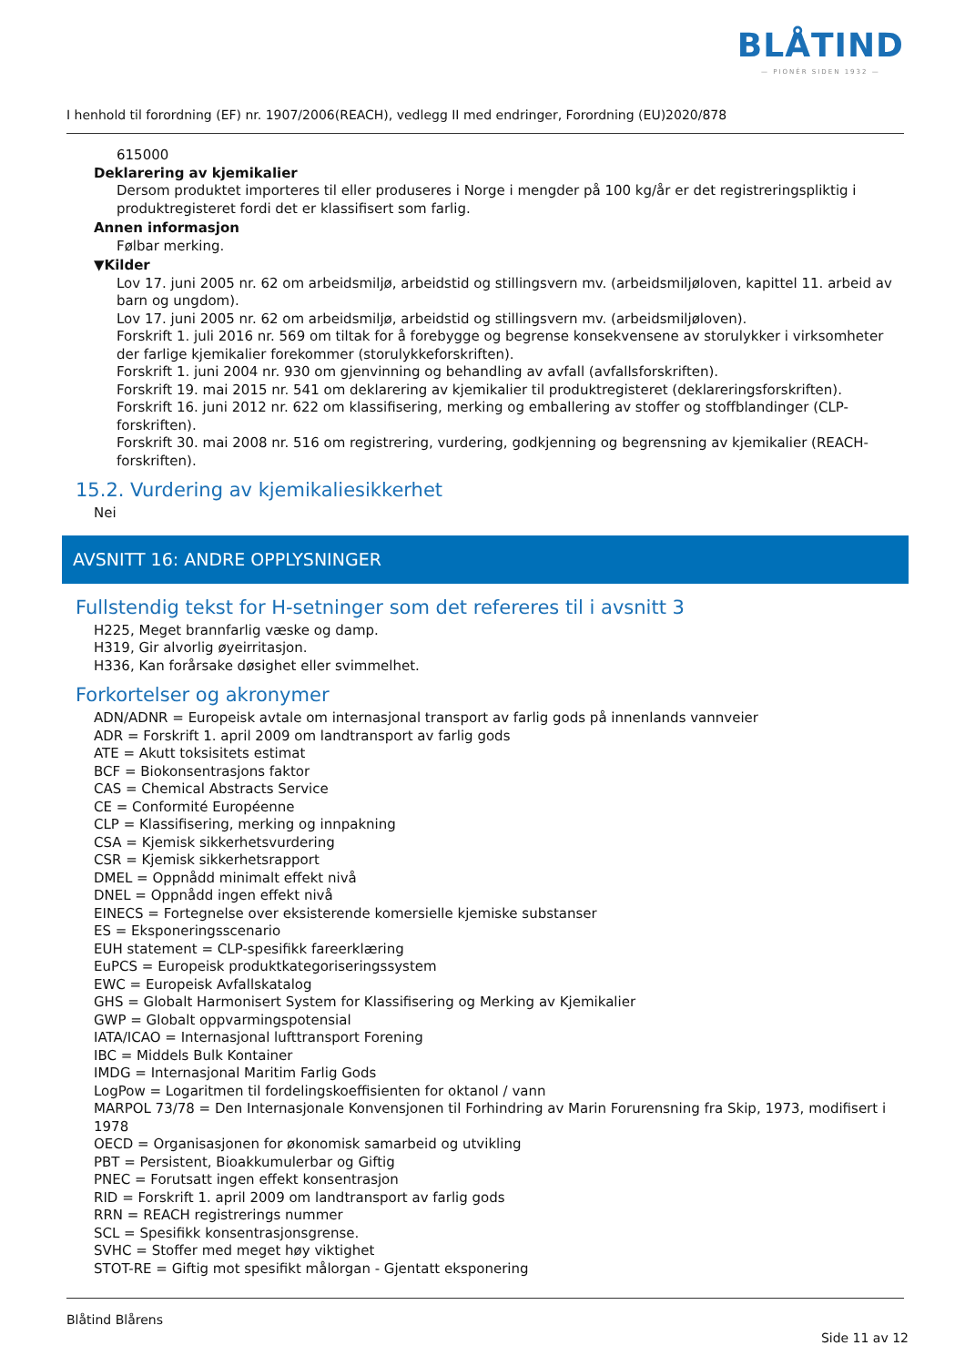BLÅTIND
— PIONÉR SIDEN 1932 —
I henhold til forordning (EF) nr. 1907/2006(REACH), vedlegg II med endringer, Forordning (EU)2020/878
615000
Deklarering av kjemikalier
Dersom produktet importeres til eller produseres i Norge i mengder på 100 kg/år er det registreringspliktig i produktregisteret fordi det er klassifisert som farlig.
Annen informasjon
Følbar merking.
▼Kilder
Lov 17. juni 2005 nr. 62 om arbeidsmiljø, arbeidstid og stillingsvern mv. (arbeidsmiljøloven, kapittel 11. arbeid av barn og ungdom).
Lov 17. juni 2005 nr. 62 om arbeidsmiljø, arbeidstid og stillingsvern mv. (arbeidsmiljøloven).
Forskrift 1. juli 2016 nr. 569 om tiltak for å forebygge og begrense konsekvensene av storulykker i virksomheter der farlige kjemikalier forekommer (storulykkeforskriften).
Forskrift 1. juni 2004 nr. 930 om gjenvinning og behandling av avfall (avfallsforskriften).
Forskrift 19. mai 2015 nr. 541 om deklarering av kjemikalier til produktregisteret (deklareringsforskriften).
Forskrift 16. juni 2012 nr. 622 om klassifisering, merking og emballering av stoffer og stoffblandinger (CLP-forskriften).
Forskrift 30. mai 2008 nr. 516 om registrering, vurdering, godkjenning og begrensning av kjemikalier (REACH-forskriften).
15.2. Vurdering av kjemikaliesikkerhet
Nei
AVSNITT 16: ANDRE OPPLYSNINGER
Fullstendig tekst for H-setninger som det refereres til i avsnitt 3
H225, Meget brannfarlig væske og damp.
H319, Gir alvorlig øyeirritasjon.
H336, Kan forårsake døsighet eller svimmelhet.
Forkortelser og akronymer
ADN/ADNR = Europeisk avtale om internasjonal transport av farlig gods på innenlands vannveier
ADR = Forskrift 1. april 2009 om landtransport av farlig gods
ATE = Akutt toksisitets estimat
BCF = Biokonsentrasjons faktor
CAS = Chemical Abstracts Service
CE = Conformité Européenne
CLP = Klassifisering, merking og innpakning
CSA = Kjemisk sikkerhetsvurdering
CSR = Kjemisk sikkerhetsrapport
DMEL = Oppnådd minimalt effekt nivå
DNEL = Oppnådd ingen effekt nivå
EINECS = Fortegnelse over eksisterende komersielle kjemiske substanser
ES = Eksponeringsscenario
EUH statement = CLP-spesifikk fareerklæring
EuPCS = Europeisk produktkategoriseringssystem
EWC = Europeisk Avfallskatalog
GHS = Globalt Harmonisert System for Klassifisering og Merking av Kjemikalier
GWP = Globalt oppvarmingspotensial
IATA/ICAO = Internasjonal lufttransport Forening
IBC = Middels Bulk Kontainer
IMDG = Internasjonal Maritim Farlig Gods
LogPow = Logaritmen til fordelingskoeffisienten for oktanol / vann
MARPOL 73/78 = Den Internasjonale Konvensjonen til Forhindring av Marin Forurensning fra Skip, 1973, modifisert i 1978
OECD = Organisasjonen for økonomisk samarbeid og utvikling
PBT = Persistent, Bioakkumulerbar og Giftig
PNEC = Forutsatt ingen effekt konsentrasjon
RID = Forskrift 1. april 2009 om landtransport av farlig gods
RRN = REACH registrerings nummer
SCL = Spesifikk konsentrasjonsgrense.
SVHC = Stoffer med meget høy viktighet
STOT-RE = Giftig mot spesifikt målorgan - Gjentatt eksponering
Blåtind Blårens
Side 11 av 12